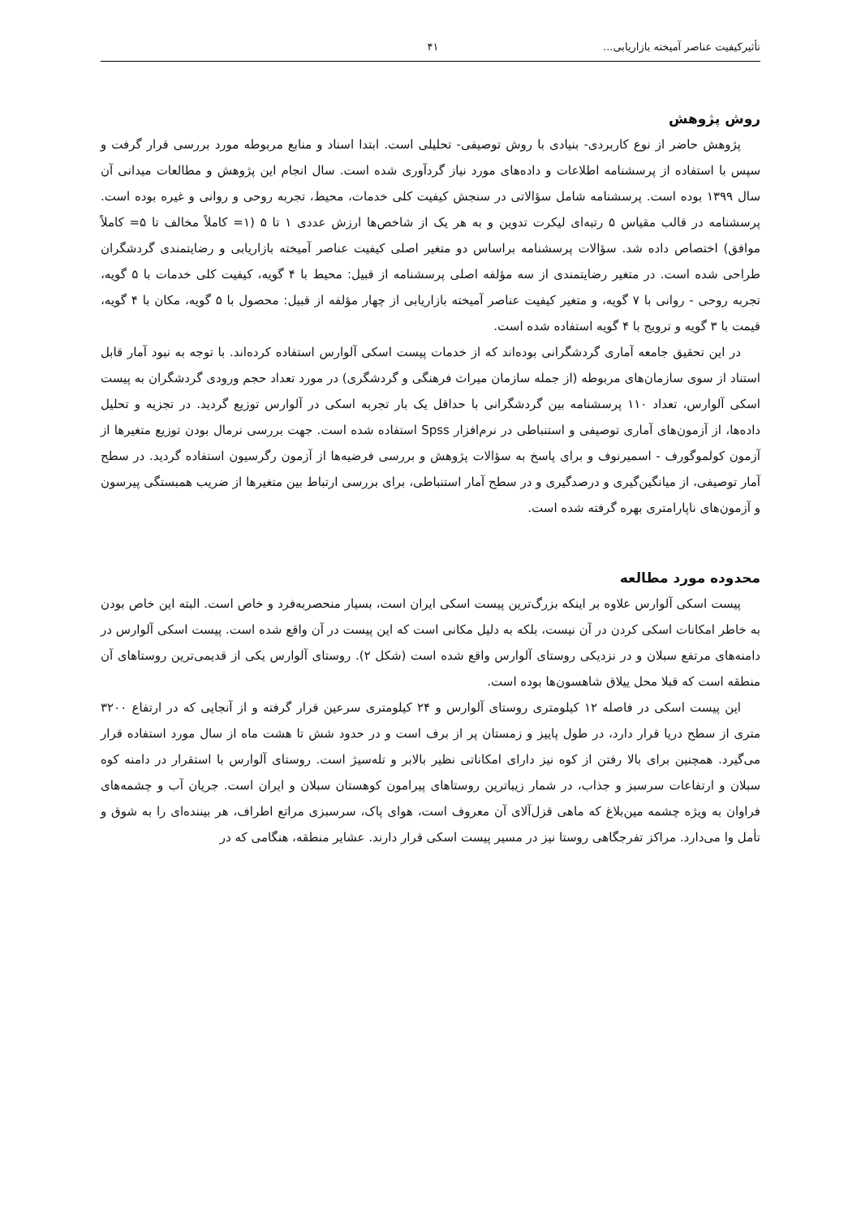تأثیرکیفیت عناصر آمیخته بازاریابی... ۴۱
روش پژوهش
پژوهش حاضر از نوع کاربردی- بنیادی با روش توصیفی- تحلیلی است. ابتدا اسناد و منابع مربوطه مورد بررسی قرار گرفت و سپس با استفاده از پرسشنامه اطلاعات و داده‌های مورد نیاز گردآوری شده است. سال انجام این پژوهش و مطالعات میدانی آن سال ۱۳۹۹ بوده است. پرسشنامه شامل سؤالاتی در سنجش کیفیت کلی خدمات، محیط، تجربه روحی و روانی و غیره بوده است. پرسشنامه در قالب مقیاس ۵ رتبه‌ای لیکرت تدوین و به هر یک از شاخص‌ها ارزش عددی ۱ تا ۵ (۱= کاملاً مخالف تا ۵= کاملاً موافق) اختصاص داده شد. سؤالات پرسشنامه براساس دو متغیر اصلی کیفیت عناصر آمیخته بازاریابی و رضایتمندی گردشگران طراحی شده است. در متغیر رضایتمندی از سه مؤلفه اصلی پرسشنامه از قبیل: محیط با ۴ گویه، کیفیت کلی خدمات با ۵ گویه، تجربه روحی - روانی با ۷ گویه، و متغیر کیفیت عناصر آمیخته بازاریابی از چهار مؤلفه از قبیل: محصول با ۵ گویه، مکان با ۴ گویه، قیمت با ۳ گویه و ترویج با ۴ گویه استفاده شده است.
در این تحقیق جامعه آماری گردشگرانی بوده‌اند که از خدمات پیست اسکی آلوارس استفاده کرده‌اند. با توجه به نبود آمار قابل استناد از سوی سازمان‌های مربوطه (از جمله سازمان میراث فرهنگی و گردشگری) در مورد تعداد حجم ورودی گردشگران به پیست اسکی آلوارس، تعداد ۱۱۰ پرسشنامه بین گردشگرانی با حداقل یک بار تجربه اسکی در آلوارس توزیع گردید. در تجزیه و تحلیل داده‌ها، از آزمون‌های آماری توصیفی و استنباطی در نرم‌افزار Spss استفاده شده است. جهت بررسی نرمال بودن توزیع متغیرها از آزمون کولموگورف - اسمیرنوف و برای پاسخ به سؤالات پژوهش و بررسی فرضیه‌ها از آزمون رگرسیون استفاده گردید. در سطح آمار توصیفی، از میانگین‌گیری و درصدگیری و در سطح آمار استنباطی، برای بررسی ارتباط بین متغیرها از ضریب همبستگی پیرسون و آزمون‌های ناپارامتری بهره گرفته شده است.
محدوده مورد مطالعه
پیست اسکی آلوارس علاوه بر اینکه بزرگ‌ترین پیست اسکی ایران است، بسیار منحصربه‌فرد و خاص است. البته این خاص بودن به خاطر امکانات اسکی کردن در آن نیست، بلکه به دلیل مکانی است که این پیست در آن واقع شده است. پیست اسکی آلوارس در دامنه‌های مرتفع سبلان و در نزدیکی روستای آلوارس واقع شده است (شکل ۲). روستای آلوارس یکی از قدیمی‌ترین روستاهای آن منطقه است که قبلا محل ییلاق شاهسون‌ها بوده است.
این پیست اسکی در فاصله ۱۲ کیلومتری روستای آلوارس و ۲۴ کیلومتری سرعین قرار گرفته و از آنجایی که در ارتفاع ۳۲۰۰ متری از سطح دریا قرار دارد، در طول پاییز و زمستان پر از برف است و در حدود شش تا هشت ماه از سال مورد استفاده قرار می‌گیرد. همچنین برای بالا رفتن از کوه نیز دارای امکاناتی نظیر بالابر و تله‌سیژ است. روستای آلوارس با استقرار در دامنه کوه سبلان و ارتفاعات سرسبز و جذاب، در شمار زیباترین روستاهای پیرامون کوهستان سبلان و ایران است. جریان آب و چشمه‌های فراوان به ویژه چشمه مین‌بلاغ که ماهی قزل‌آلای آن معروف است، هوای پاک، سرسبزی مراتع اطراف، هر بیننده‌ای را به شوق و تأمل وا می‌دارد. مراکز تفرجگاهی روستا نیز در مسیر پیست اسکی قرار دارند. عشایر منطقه، هنگامی که در